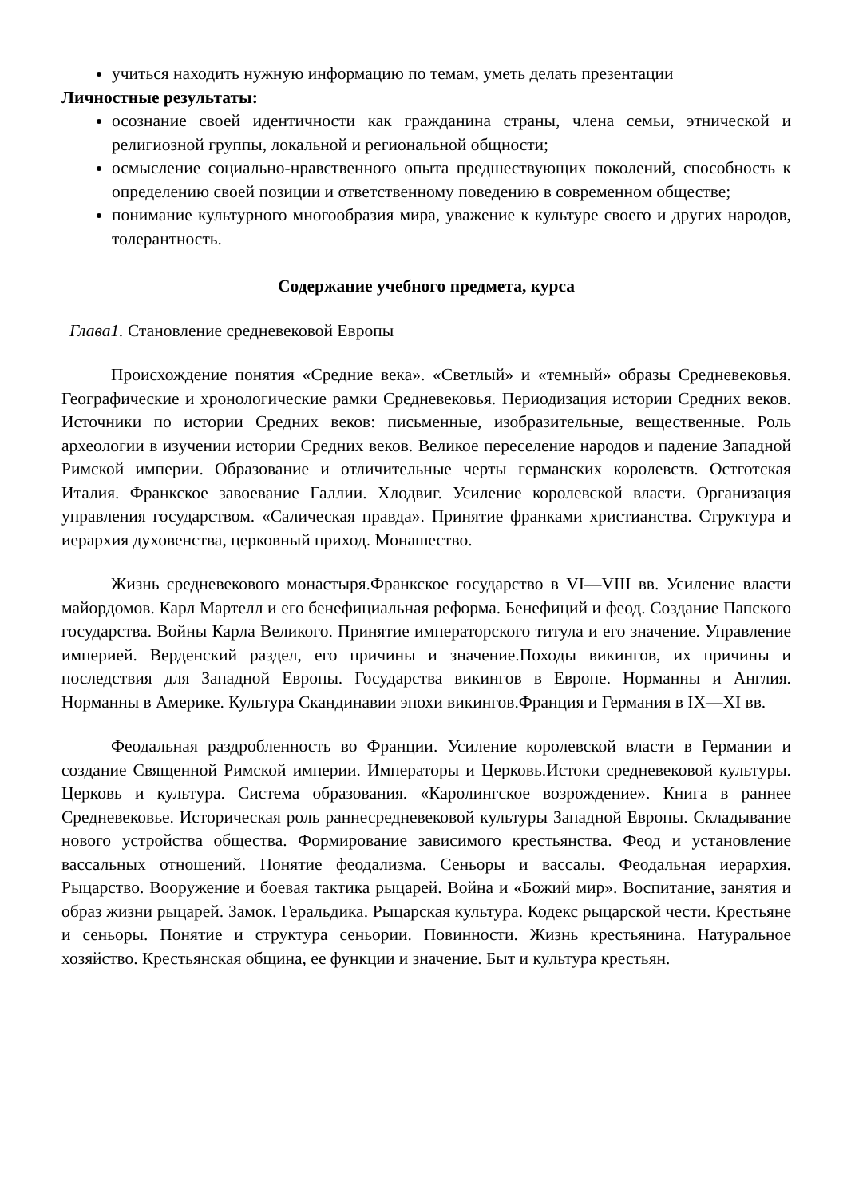учиться находить нужную информацию по темам, уметь делать презентации
Личностные результаты:
осознание своей идентичности как гражданина страны, члена семьи, этнической и религиозной группы, локальной и региональной общности;
осмысление социально-нравственного опыта предшествующих поколений, способность к определению своей позиции и ответственному поведению в современном обществе;
понимание культурного многообразия мира, уважение к культуре своего и других народов, толерантность.
Содержание учебного предмета, курса
Глава1. Становление средневековой Европы
Происхождение понятия «Средние века». «Светлый» и «темный» образы Средневековья. Географические и хронологические рамки Средневековья. Периодизация истории Средних веков. Источники по истории Средних веков: письменные, изобразительные, вещественные. Роль археологии в изучении истории Средних веков. Великое переселение народов и падение Западной Римской империи. Образование и отличительные черты германских королевств. Остготская Италия. Франкское завоевание Галлии. Хлодвиг. Усиление королевской власти. Организация управления государством. «Салическая правда». Принятие франками христианства. Структура и иерархия духовенства, церковный приход. Монашество.
Жизнь средневекового монастыря.Франкское государство в VI—VIII вв. Усиление власти майордомов. Карл Мартелл и его бенефициальная реформа. Бенефиций и феод. Создание Папского государства. Войны Карла Великого. Принятие императорского титула и его значение. Управление империей. Верденский раздел, его причины и значение.Походы викингов, их причины и последствия для Западной Европы. Государства викингов в Европе. Норманны и Англия. Норманны в Америке. Культура Скандинавии эпохи викингов.Франция и Германия в IX—XI вв.
Феодальная раздробленность во Франции. Усиление королевской власти в Германии и создание Священной Римской империи. Императоры и Церковь.Истоки средневековой культуры. Церковь и культура. Система образования. «Каролингское возрождение». Книга в раннее Средневековье. Историческая роль раннесредневековой культуры Западной Европы. Складывание нового устройства общества. Формирование зависимого крестьянства. Феод и установление вассальных отношений. Понятие феодализма. Сеньоры и вассалы. Феодальная иерархия. Рыцарство. Вооружение и боевая тактика рыцарей. Война и «Божий мир». Воспитание, занятия и образ жизни рыцарей. Замок. Геральдика. Рыцарская культура. Кодекс рыцарской чести. Крестьяне и сеньоры. Понятие и структура сеньории. Повинности. Жизнь крестьянина. Натуральное хозяйство. Крестьянская община, ее функции и значение. Быт и культура крестьян.